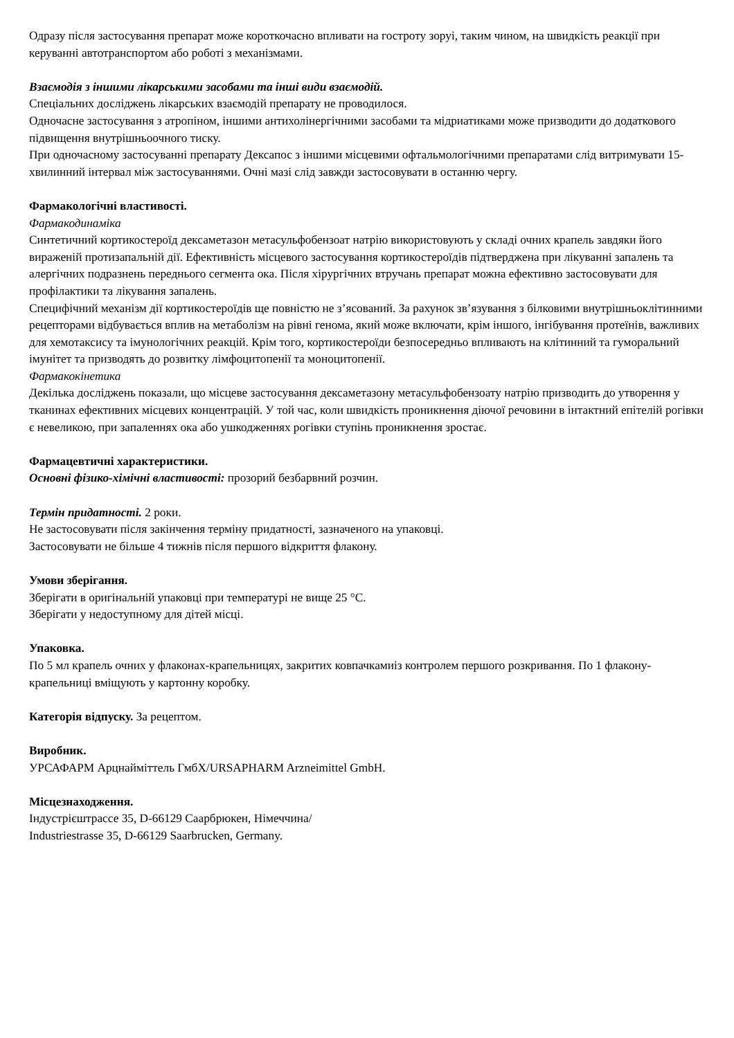Одразу після застосування препарат може короткочасно впливати на гостроту зоруі, таким чином, на швидкість реакції при керуванні автотранспортом або роботі з механізмами.
Взаємодія з іншими лікарськими засобами та інші види взаємодій.
Спеціальних досліджень лікарських взаємодій препарату не проводилося.
Одночасне застосування з атропіном, іншими антихолінергічними засобами та мідриатиками може призводити до додаткового підвищення внутрішньоочного тиску.
При одночасному застосуванні препарату Дексапос з іншими місцевими офтальмологічними препаратами слід витримувати 15-хвилинний інтервал між застосуваннями. Очні мазі слід завжди застосовувати в останню чергу.
Фармакологічні властивості.
Фармакодинаміка
Синтетичний кортикостероїд дексаметазон метасульфобензоат натрію використовують у складі очних крапель завдяки його вираженій протизапальній дії. Ефективність місцевого застосування кортикостероїдів підтверджена при лікуванні запалень та алергічних подразнень переднього сегмента ока. Після хірургічних втручань препарат можна ефективно застосовувати для профілактики та лікування запалень.
Специфічний механізм дії кортикостероїдів ще повністю не з’ясований. За рахунок зв’язування з білковими внутрішньоклітинними рецепторами відбувається вплив на метаболізм на рівні генома, який може включати, крім іншого, інгібування протеїнів, важливих для хемотаксису та імунологічних реакцій. Крім того, кортикостероїди безпосередньо впливають на клітинний та гуморальний імунітет та призводять до розвитку лімфоцитопенії та моноцитопенії.
Фармакокінетика
Декілька досліджень показали, що місцеве застосування дексаметазону метасульфобензоату натрію призводить до утворення у тканинах ефективних місцевих концентрацій. У той час, коли швидкість проникнення діючої речовини в інтактний епітелій рогівки є невеликою, при запаленнях ока або ушкодженнях рогівки ступінь проникнення зростає.
Фармацевтичні характеристики.
Основні фізико-хімічні властивості: прозорий безбарвний розчин.
Термін придатності. 2 роки.
Не застосовувати після закінчення терміну придатності, зазначеного на упаковці.
Застосовувати не більше 4 тижнів після першого відкриття флакону.
Умови зберігання.
Зберігати в оригінальній упаковці при температурі не вище 25 °C.
Зберігати у недоступному для дітей місці.
Упаковка.
По 5 мл крапель очних у флаконах-крапельницях, закритих ковпачкамиіз контролем першого розкривання. По 1 флакону-крапельниці вміщують у картонну коробку.
Категорія відпуску. За рецептом.
Виробник.
УРСАФАРМ Арцнайміттель ГмбХ/URSAPHARM Arzneimittel GmbH.
Місцезнаходження.
Індустрієштрассе 35, D-66129 Саарбрюкен, Німеччина/
Industriestrasse 35, D-66129 Saarbrucken, Germany.